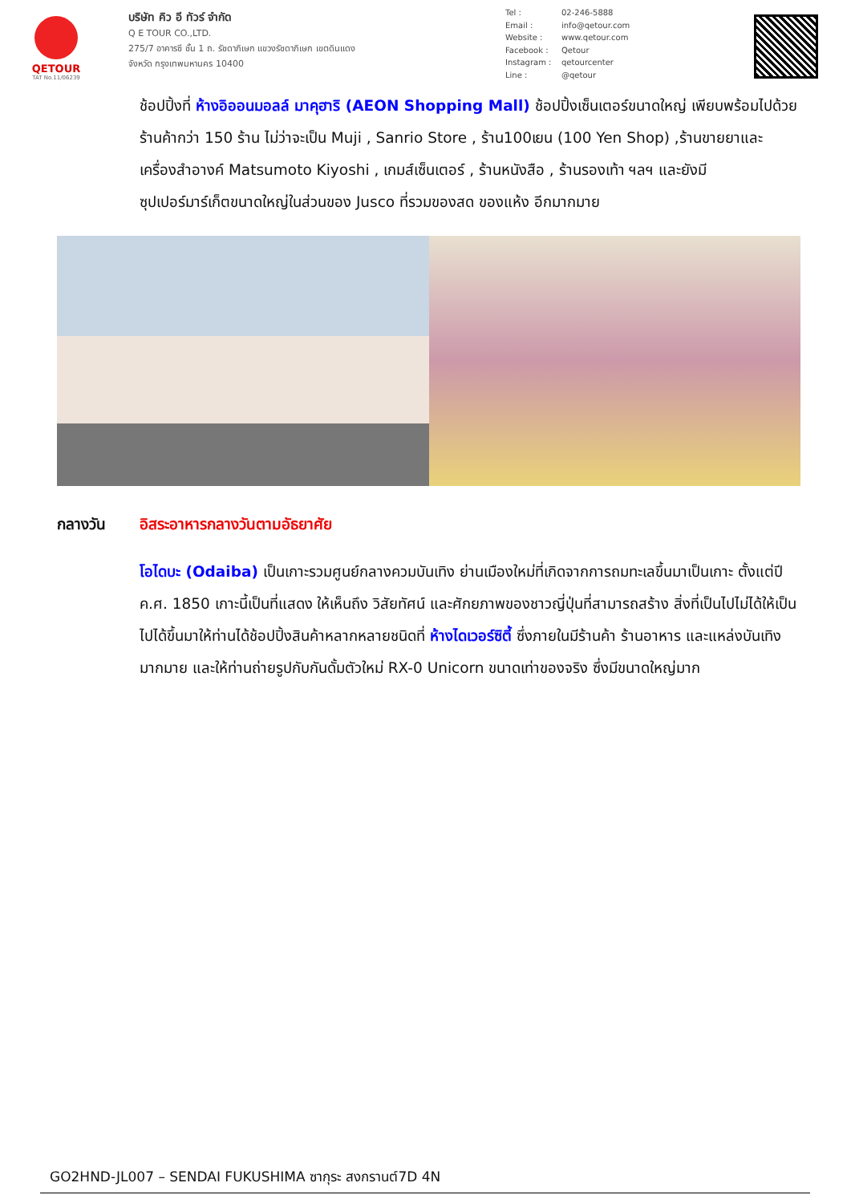QETOUR
TAT No.11/06239
บริษัท คิว อี ทัวร์ จำกัด
Q E TOUR CO.,LTD.
275/7 อาคารซี ชั้น 1 ถ. รัชดาภิเษก แขวงรัชดาภิเษก เขตดินแดง
จังหวัด กรุงเทพมหานคร 10400
Tel : 02-246-5888
Email : info@qetour.com
Website : www.qetour.com
Facebook : Qetour
Instagram : qetourcenter
Line : @qetour
ช้อปปิ้งที่ ห้างอิออนมอลล์ มาคุฮาริ (AEON Shopping Mall) ช้อปปิ้งเซ็นเตอร์ขนาดใหญ่ เพียบพร้อมไปด้วยร้านค้ากว่า 150 ร้าน ไม่ว่าจะเป็น Muji , Sanrio Store , ร้าน100เยน (100 Yen Shop) ,ร้านขายยาและเครื่องสำอางค์ Matsumoto Kiyoshi , เกมส์เซ็นเตอร์ , ร้านหนังสือ , ร้านรองเท้า ฯลฯ และยังมีซุปเปอร์มาร์เก็ตขนาดใหญ่ในส่วนของ Jusco ที่รวมของสด ของแห้ง อีกมากมาย
กลางวัน อิสระอาหารกลางวันตามอัธยาศัย
โอไดบะ (Odaiba) เป็นเกาะรวมศูนย์กลางควมบันเทิง ย่านเมืองใหม่ที่เกิดจากการถมทะเลขึ้นมาเป็นเกาะ ตั้งแต่ปี ค.ศ. 1850 เกาะนี้เป็นที่แสดง ให้เห็นถึง วิสัยทัศน์ และศักยภาพของชาวญี่ปุ่นที่สามารถสร้าง สิ่งที่เป็นไปไม่ได้ให้เป็นไปได้ขึ้นมาให้ท่านได้ช้อปปิ้งสินค้าหลากหลายชนิดที่ ห้างไดเวอร์ซิตี้ ซึ่งภายในมีร้านค้า ร้านอาหาร และแหล่งบันเทิงมากมาย และให้ท่านถ่ายรูปกับกันดั้มตัวใหม่ RX-0 Unicorn ขนาดเท่าของจริง ซึ่งมีขนาดใหญ่มาก
GO2HND-JL007 – SENDAI FUKUSHIMA ซากุระ สงกรานต์7D 4N